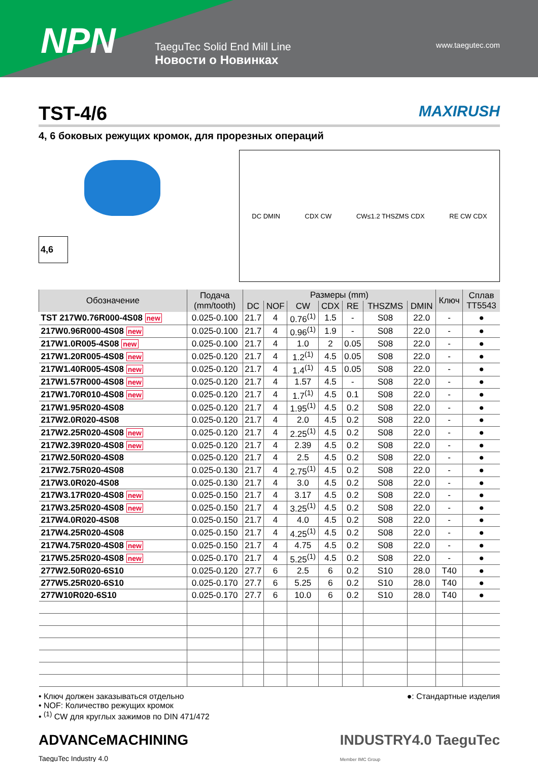NPN
TaeguTec Solid End Mill Line
Новости о Новинках
www.taegutec.com
TST-4/6 MAXIRUSH
4, 6 боковых режущих кромок, для прорезных операций
4,6
DC DMIN CDX CW CW≤1.2 THSZMS CDX RE CW CDX
| Обозначение | Подача (mm/tooth) | Размеры (mm) | | | | | | | Ключ | Сплав TT5543 |
| --- | --- | --- | --- | --- | --- | --- | --- | --- | --- | --- |
| | | DC | NOF | CW | CDX | RE | THSZMS | DMIN | | |
| TST 217W0.76R000-4S08 new | 0.025-0.100 | 21.7 | 4 | 0.76<sup>(1)</sup> | 1.5 | - | S08 | 22.0 | - | ● |
| 217W0.96R000-4S08 new | 0.025-0.100 | 21.7 | 4 | 0.96<sup>(1)</sup> | 1.9 | - | S08 | 22.0 | - | ● |
| 217W1.0R005-4S08 new | 0.025-0.100 | 21.7 | 4 | 1.0 | 2 | 0.05 | S08 | 22.0 | - | ● |
| 217W1.20R005-4S08 new | 0.025-0.120 | 21.7 | 4 | 1.2<sup>(1)</sup> | 4.5 | 0.05 | S08 | 22.0 | - | ● |
| 217W1.40R005-4S08 new | 0.025-0.120 | 21.7 | 4 | 1.4<sup>(1)</sup> | 4.5 | 0.05 | S08 | 22.0 | - | ● |
| 217W1.57R000-4S08 new | 0.025-0.120 | 21.7 | 4 | 1.57 | 4.5 | - | S08 | 22.0 | - | ● |
| 217W1.70R010-4S08 new | 0.025-0.120 | 21.7 | 4 | 1.7<sup>(1)</sup> | 4.5 | 0.1 | S08 | 22.0 | - | ● |
| 217W1.95R020-4S08 | 0.025-0.120 | 21.7 | 4 | 1.95<sup>(1)</sup> | 4.5 | 0.2 | S08 | 22.0 | - | ● |
| 217W2.0R020-4S08 | 0.025-0.120 | 21.7 | 4 | 2.0 | 4.5 | 0.2 | S08 | 22.0 | - | ● |
| 217W2.25R020-4S08 new | 0.025-0.120 | 21.7 | 4 | 2.25<sup>(1)</sup> | 4.5 | 0.2 | S08 | 22.0 | - | ● |
| 217W2.39R020-4S08 new | 0.025-0.120 | 21.7 | 4 | 2.39 | 4.5 | 0.2 | S08 | 22.0 | - | ● |
| 217W2.50R020-4S08 | 0.025-0.120 | 21.7 | 4 | 2.5 | 4.5 | 0.2 | S08 | 22.0 | - | ● |
| 217W2.75R020-4S08 | 0.025-0.130 | 21.7 | 4 | 2.75<sup>(1)</sup> | 4.5 | 0.2 | S08 | 22.0 | - | ● |
| 217W3.0R020-4S08 | 0.025-0.130 | 21.7 | 4 | 3.0 | 4.5 | 0.2 | S08 | 22.0 | - | ● |
| 217W3.17R020-4S08 new | 0.025-0.150 | 21.7 | 4 | 3.17 | 4.5 | 0.2 | S08 | 22.0 | - | ● |
| 217W3.25R020-4S08 new | 0.025-0.150 | 21.7 | 4 | 3.25<sup>(1)</sup> | 4.5 | 0.2 | S08 | 22.0 | - | ● |
| 217W4.0R020-4S08 | 0.025-0.150 | 21.7 | 4 | 4.0 | 4.5 | 0.2 | S08 | 22.0 | - | ● |
| 217W4.25R020-4S08 | 0.025-0.150 | 21.7 | 4 | 4.25<sup>(1)</sup> | 4.5 | 0.2 | S08 | 22.0 | - | ● |
| 217W4.75R020-4S08 new | 0.025-0.150 | 21.7 | 4 | 4.75 | 4.5 | 0.2 | S08 | 22.0 | - | ● |
| 217W5.25R020-4S08 new | 0.025-0.170 | 21.7 | 4 | 5.25<sup>(1)</sup> | 4.5 | 0.2 | S08 | 22.0 | - | ● |
| 277W2.50R020-6S10 | 0.025-0.120 | 27.7 | 6 | 2.5 | 6 | 0.2 | S10 | 28.0 | T40 | ● |
| 277W5.25R020-6S10 | 0.025-0.170 | 27.7 | 6 | 5.25 | 6 | 0.2 | S10 | 28.0 | T40 | ● |
| 277W10R020-6S10 | 0.025-0.170 | 27.7 | 6 | 10.0 | 6 | 0.2 | S10 | 28.0 | T40 | ● |
• Ключ должен заказываться отдельно
• NOF: Количество режущих кромок
• <sup>(1)</sup> CW для круглых зажимов по DIN 471/472
●: Стандартные изделия
ADVANCeMACHINING
TaeguTec Industry 4.0
INDUSTRY4.0 TaeguTec
Member IMC Group